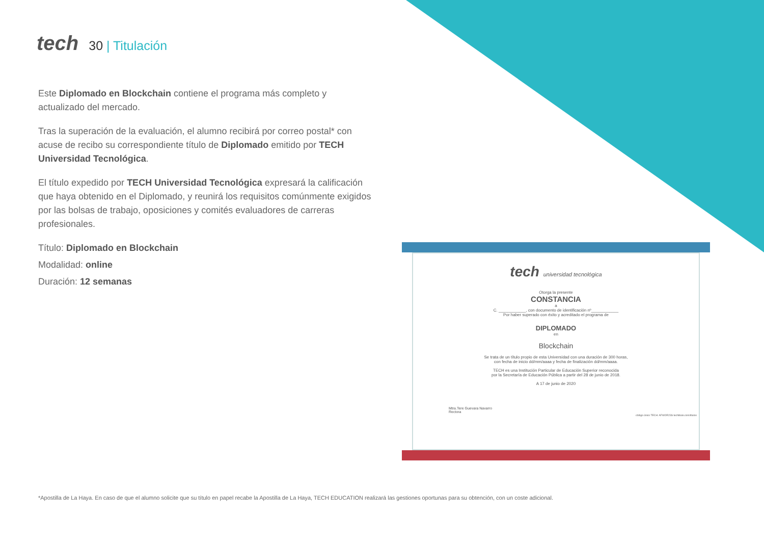tech
30 | Titulación
Este Diplomado en Blockchain contiene el programa más completo y actualizado del mercado.
Tras la superación de la evaluación, el alumno recibirá por correo postal* con acuse de recibo su correspondiente título de Diplomado emitido por TECH Universidad Tecnológica.
El título expedido por TECH Universidad Tecnológica expresará la calificación que haya obtenido en el Diplomado, y reunirá los requisitos comúnmente exigidos por las bolsas de trabajo, oposiciones y comités evaluadores de carreras profesionales.
Título: Diplomado en Blockchain
Modalidad: online
Duración: 12 semanas
tech universidad tecnológica
Otorga la presente
CONSTANCIA
a
C. ____________, con documento de identificación nº____________
Por haber superado con éxito y acreditado el programa de
DIPLOMADO
en
Blockchain
Se trata de un título propio de esta Universidad con una duración de 300 horas,
con fecha de inicio dd/mm/aaaa y fecha de finalización dd/mm/aaaa.
TECH es una Institución Particular de Educación Superior reconocida
por la Secretaría de Educación Pública a partir del 28 de junio de 2018.
A 17 de junio de 2020
Mtra.Tere Guevara Navarro
Rectora
código único TECH: AFWOR23S techtitute.com/titulos
*Apostilla de La Haya. En caso de que el alumno solicite que su título en papel recabe la Apostilla de La Haya, TECH EDUCATION realizará las gestiones oportunas para su obtención, con un coste adicional.